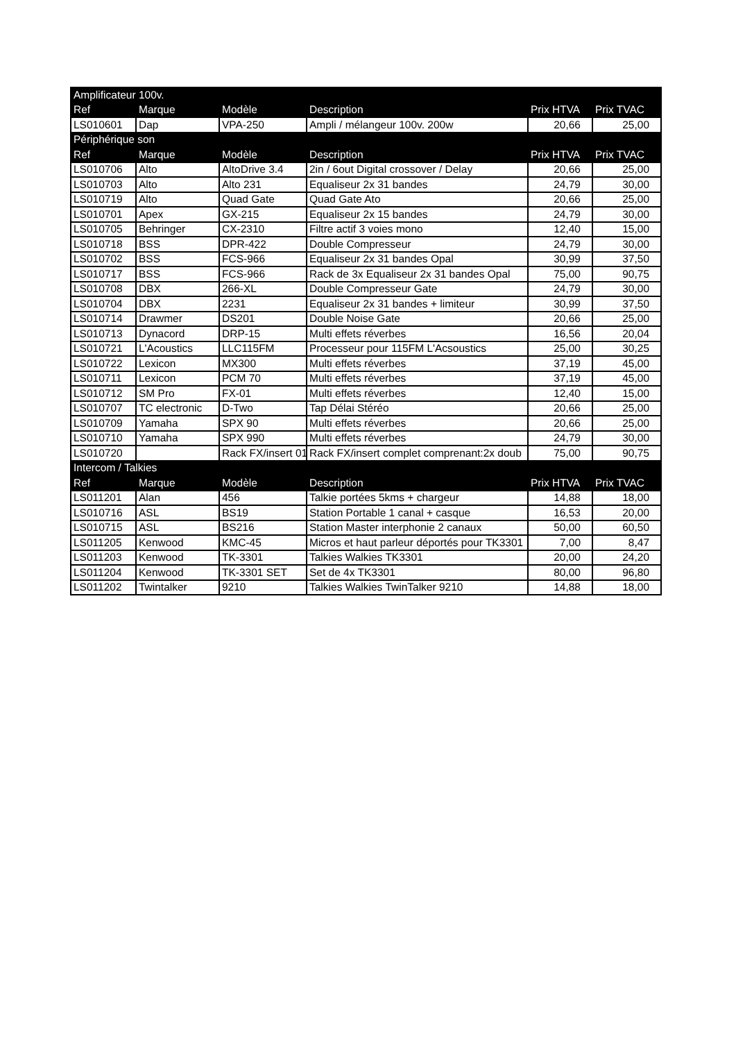| Amplificateur 100v. | | | | | |
| Ref | Marque | Modèle | Description | Prix HTVA | Prix TVAC |
| LS010601 | Dap | VPA-250 | Ampli / mélangeur 100v. 200w | 20,66 | 25,00 |
| Périphérique son | | | | | |
| Ref | Marque | Modèle | Description | Prix HTVA | Prix TVAC |
| LS010706 | Alto | AltoDrive 3.4 | 2in / 6out Digital crossover / Delay | 20,66 | 25,00 |
| LS010703 | Alto | Alto 231 | Equaliseur 2x 31 bandes | 24,79 | 30,00 |
| LS010719 | Alto | Quad Gate | Quad Gate Ato | 20,66 | 25,00 |
| LS010701 | Apex | GX-215 | Equaliseur 2x 15 bandes | 24,79 | 30,00 |
| LS010705 | Behringer | CX-2310 | Filtre actif 3 voies mono | 12,40 | 15,00 |
| LS010718 | BSS | DPR-422 | Double Compresseur | 24,79 | 30,00 |
| LS010702 | BSS | FCS-966 | Equaliseur 2x 31 bandes Opal | 30,99 | 37,50 |
| LS010717 | BSS | FCS-966 | Rack de 3x Equaliseur 2x 31 bandes Opal | 75,00 | 90,75 |
| LS010708 | DBX | 266-XL | Double Compresseur Gate | 24,79 | 30,00 |
| LS010704 | DBX | 2231 | Equaliseur 2x 31 bandes + limiteur | 30,99 | 37,50 |
| LS010714 | Drawmer | DS201 | Double Noise Gate | 20,66 | 25,00 |
| LS010713 | Dynacord | DRP-15 | Multi effets réverbes | 16,56 | 20,04 |
| LS010721 | L'Acoustics | LLC115FM | Processeur pour 115FM L'Acsoustics | 25,00 | 30,25 |
| LS010722 | Lexicon | MX300 | Multi effets réverbes | 37,19 | 45,00 |
| LS010711 | Lexicon | PCM 70 | Multi effets réverbes | 37,19 | 45,00 |
| LS010712 | SM Pro | FX-01 | Multi effets réverbes | 12,40 | 15,00 |
| LS010707 | TC electronic | D-Two | Tap Délai Stéréo | 20,66 | 25,00 |
| LS010709 | Yamaha | SPX 90 | Multi effets réverbes | 20,66 | 25,00 |
| LS010710 | Yamaha | SPX 990 | Multi effets réverbes | 24,79 | 30,00 |
| LS010720 | | Rack FX/insert 01 | Rack FX/insert complet comprenant:2x doub | 75,00 | 90,75 |
| Intercom / Talkies | | | | | |
| Ref | Marque | Modèle | Description | Prix HTVA | Prix TVAC |
| LS011201 | Alan | 456 | Talkie portées 5kms + chargeur | 14,88 | 18,00 |
| LS010716 | ASL | BS19 | Station Portable 1 canal + casque | 16,53 | 20,00 |
| LS010715 | ASL | BS216 | Station Master interphonie 2 canaux | 50,00 | 60,50 |
| LS011205 | Kenwood | KMC-45 | Micros et haut parleur déportés pour TK3301 | 7,00 | 8,47 |
| LS011203 | Kenwood | TK-3301 | Talkies Walkies TK3301 | 20,00 | 24,20 |
| LS011204 | Kenwood | TK-3301 SET | Set de 4x TK3301 | 80,00 | 96,80 |
| LS011202 | Twintalker | 9210 | Talkies Walkies TwinTalker 9210 | 14,88 | 18,00 |